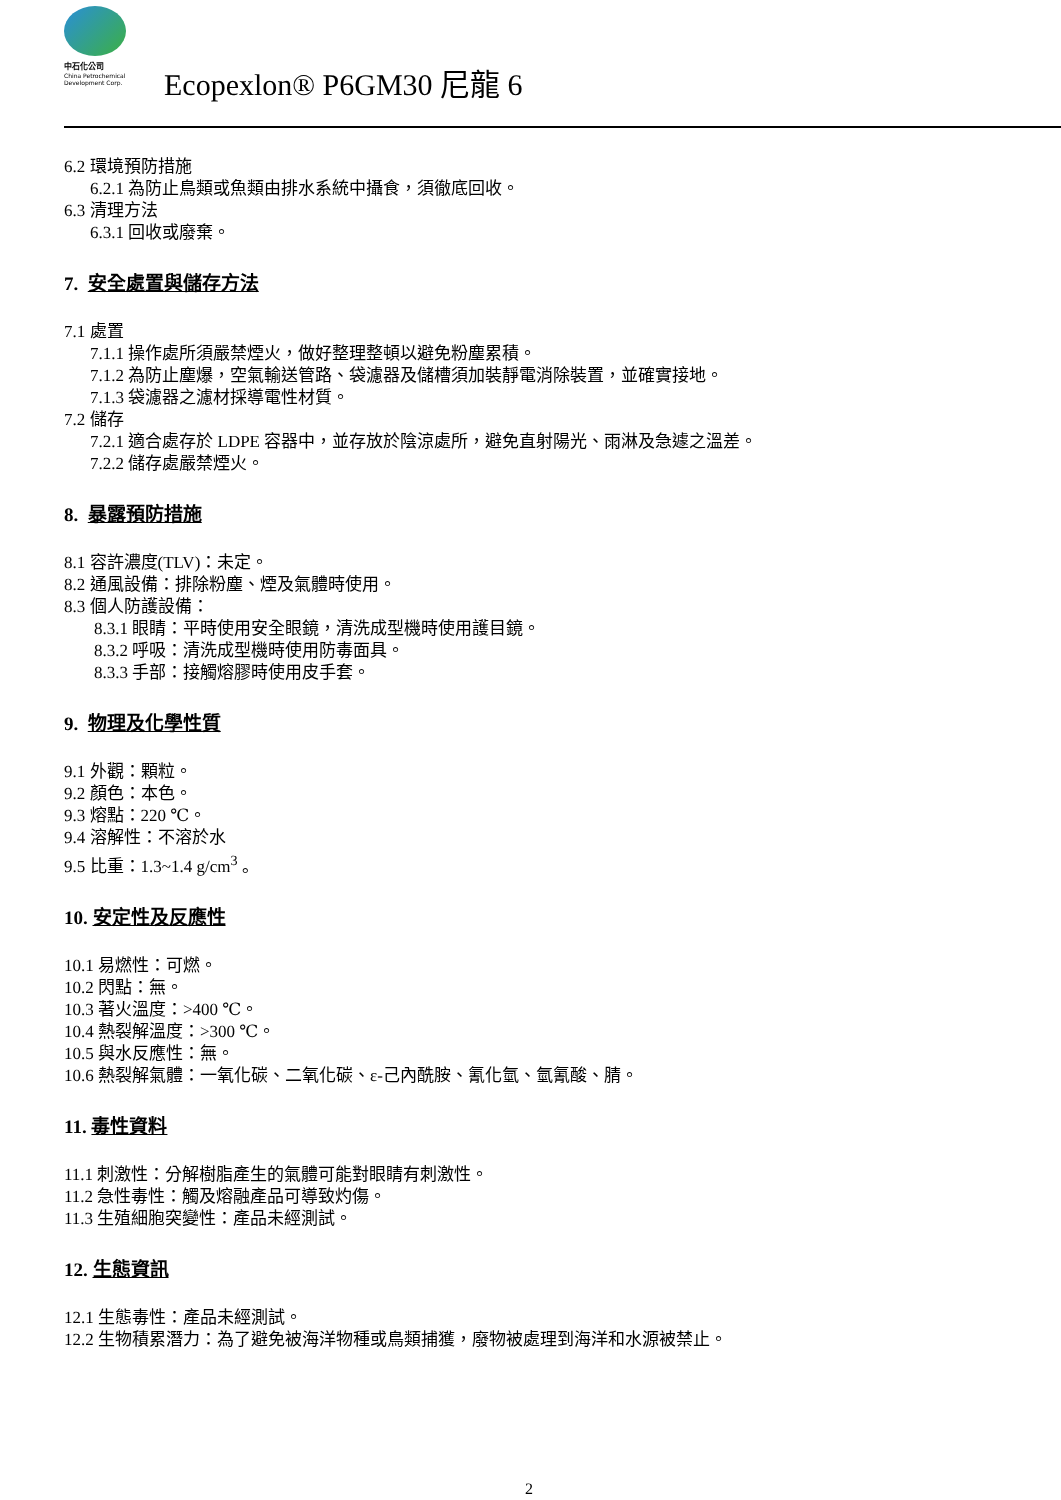中石化公司
China Petrochemical
Development Corp.
Ecopexlon® P6GM30 尼龍 6
6.2 環境預防措施
6.2.1 為防止鳥類或魚類由排水系統中攝食，須徹底回收。
6.3 清理方法
6.3.1 回收或廢棄。
7. 安全處置與儲存方法
7.1 處置
7.1.1 操作處所須嚴禁煙火，做好整理整頓以避免粉塵累積。
7.1.2 為防止塵爆，空氣輸送管路、袋濾器及儲槽須加裝靜電消除裝置，並確實接地。
7.1.3 袋濾器之濾材採導電性材質。
7.2 儲存
7.2.1 適合處存於 LDPE 容器中，並存放於陰涼處所，避免直射陽光、雨淋及急遽之溫差。
7.2.2 儲存處嚴禁煙火。
8. 暴露預防措施
8.1 容許濃度(TLV)：未定。
8.2 通風設備：排除粉塵、煙及氣體時使用。
8.3 個人防護設備：
8.3.1 眼睛：平時使用安全眼鏡，清洗成型機時使用護目鏡。
8.3.2 呼吸：清洗成型機時使用防毒面具。
8.3.3 手部：接觸熔膠時使用皮手套。
9. 物理及化學性質
9.1 外觀：顆粒。
9.2 顏色：本色。
9.3 熔點：220 ℃。
9.4 溶解性：不溶於水
9.5 比重：1.3~1.4 g/cm<sup>3</sup> 。
10. 安定性及反應性
10.1 易燃性：可燃。
10.2 閃點：無。
10.3 著火溫度：>400 ℃。
10.4 熱裂解溫度：>300 ℃。
10.5 與水反應性：無。
10.6 熱裂解氣體：一氧化碳、二氧化碳、ε-己內酰胺、氰化氫、氫氰酸、腈。
11. 毒性資料
11.1 刺激性：分解樹脂產生的氣體可能對眼睛有刺激性。
11.2 急性毒性：觸及熔融產品可導致灼傷。
11.3 生殖細胞突變性：產品未經測試。
12. 生態資訊
12.1 生態毒性：產品未經測試。
12.2 生物積累潛力：為了避免被海洋物種或鳥類捕獲，廢物被處理到海洋和水源被禁止。
2